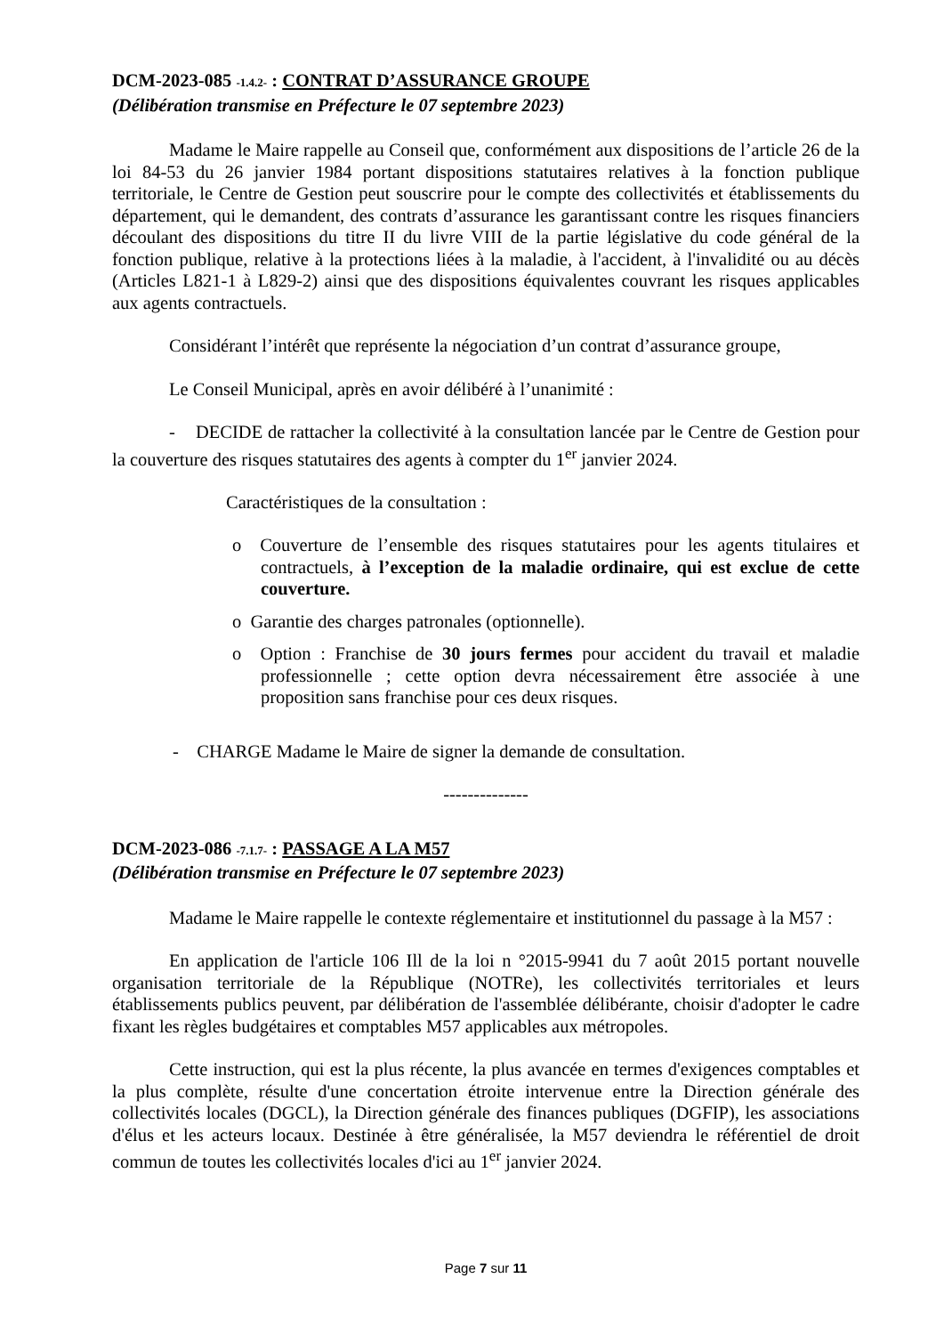DCM-2023-085 -1.4.2- : CONTRAT D’ASSURANCE GROUPE
(Délibération transmise en Préfecture le 07 septembre 2023)
Madame le Maire rappelle au Conseil que, conformément aux dispositions de l’article 26 de la loi 84-53 du 26 janvier 1984 portant dispositions statutaires relatives à la fonction publique territoriale, le Centre de Gestion peut souscrire pour le compte des collectivités et établissements du département, qui le demandent, des contrats d’assurance les garantissant contre les risques financiers découlant des dispositions du titre II du livre VIII de la partie législative du code général de la fonction publique, relative à la protections liées à la maladie, à l'accident, à l'invalidité ou au décès (Articles L821-1 à L829-2) ainsi que des dispositions équivalentes couvrant les risques applicables aux agents contractuels.
Considérant l’intérêt que représente la négociation d’un contrat d’assurance groupe,
Le Conseil Municipal, après en avoir délibéré à l’unanimité :
- DECIDE de rattacher la collectivité à la consultation lancée par le Centre de Gestion pour la couverture des risques statutaires des agents à compter du 1<sup>er</sup> janvier 2024.
Caractéristiques de la consultation :
o Couverture de l’ensemble des risques statutaires pour les agents titulaires et contractuels, à l’exception de la maladie ordinaire, qui est exclue de cette couverture.
o Garantie des charges patronales (optionnelle).
o Option : Franchise de 30 jours fermes pour accident du travail et maladie professionnelle ; cette option devra nécessairement être associée à une proposition sans franchise pour ces deux risques.
- CHARGE Madame le Maire de signer la demande de consultation.
--------------
DCM-2023-086 -7.1.7- : PASSAGE A LA M57
(Délibération transmise en Préfecture le 07 septembre 2023)
Madame le Maire rappelle le contexte réglementaire et institutionnel du passage à la M57 :
En application de l'article 106 Ill de la loi n °2015-9941 du 7 août 2015 portant nouvelle organisation territoriale de la République (NOTRe), les collectivités territoriales et leurs établissements publics peuvent, par délibération de l'assemblée délibérante, choisir d'adopter le cadre fixant les règles budgétaires et comptables M57 applicables aux métropoles.
Cette instruction, qui est la plus récente, la plus avancée en termes d'exigences comptables et la plus complète, résulte d'une concertation étroite intervenue entre la Direction générale des collectivités locales (DGCL), la Direction générale des finances publiques (DGFIP), les associations d'élus et les acteurs locaux. Destinée à être généralisée, la M57 deviendra le référentiel de droit commun de toutes les collectivités locales d'ici au 1<sup>er</sup> janvier 2024.
Page 7 sur 11